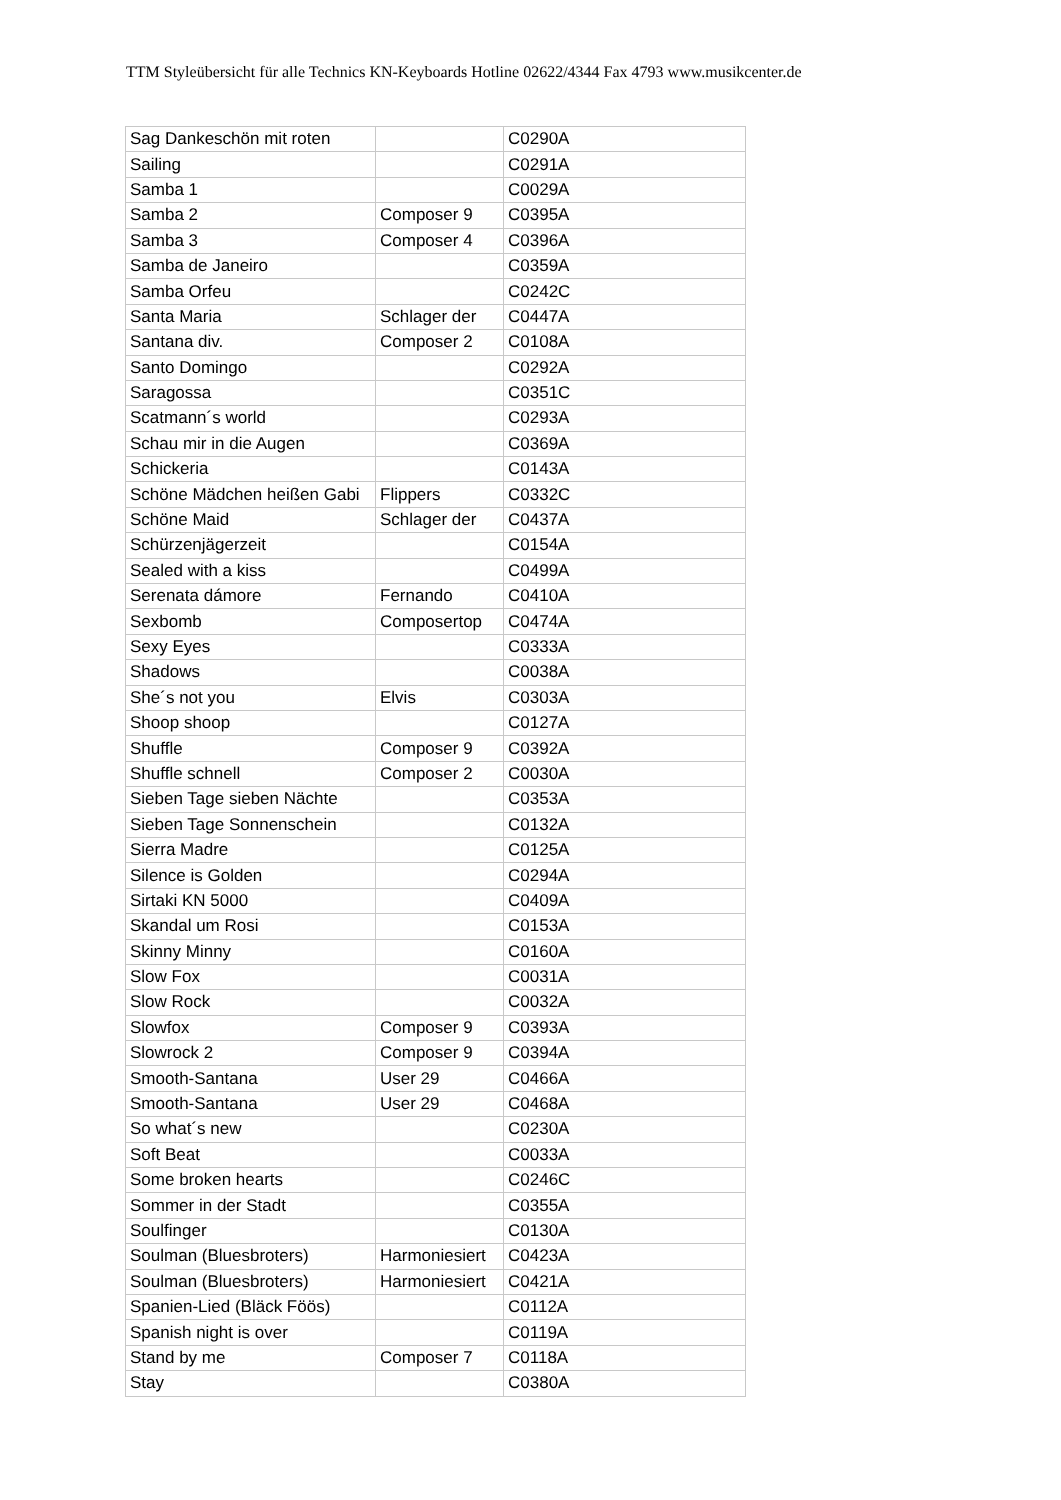TTM Styleübersicht für alle Technics KN-Keyboards Hotline 02622/4344 Fax 4793 www.musikcenter.de
| Sag Dankeschön mit roten | | C0290A |
| Sailing | | C0291A |
| Samba 1 | | C0029A |
| Samba 2 | Composer 9 | C0395A |
| Samba 3 | Composer 4 | C0396A |
| Samba de Janeiro | | C0359A |
| Samba Orfeu | | C0242C |
| Santa Maria | Schlager der | C0447A |
| Santana div. | Composer 2 | C0108A |
| Santo Domingo | | C0292A |
| Saragossa | | C0351C |
| Scatmann´s world | | C0293A |
| Schau mir in die Augen | | C0369A |
| Schickeria | | C0143A |
| Schöne Mädchen heißen Gabi | Flippers | C0332C |
| Schöne Maid | Schlager der | C0437A |
| Schürzenjägerzeit | | C0154A |
| Sealed with a kiss | | C0499A |
| Serenata dámore | Fernando | C0410A |
| Sexbomb | Composertop | C0474A |
| Sexy Eyes | | C0333A |
| Shadows | | C0038A |
| She´s not you | Elvis | C0303A |
| Shoop shoop | | C0127A |
| Shuffle | Composer 9 | C0392A |
| Shuffle schnell | Composer 2 | C0030A |
| Sieben Tage sieben Nächte | | C0353A |
| Sieben Tage Sonnenschein | | C0132A |
| Sierra Madre | | C0125A |
| Silence is Golden | | C0294A |
| Sirtaki KN 5000 | | C0409A |
| Skandal um Rosi | | C0153A |
| Skinny Minny | | C0160A |
| Slow Fox | | C0031A |
| Slow Rock | | C0032A |
| Slowfox | Composer 9 | C0393A |
| Slowrock 2 | Composer 9 | C0394A |
| Smooth-Santana | User 29 | C0466A |
| Smooth-Santana | User 29 | C0468A |
| So what´s new | | C0230A |
| Soft Beat | | C0033A |
| Some broken hearts | | C0246C |
| Sommer in der Stadt | | C0355A |
| Soulfinger | | C0130A |
| Soulman (Bluesbroters) | Harmoniesiert | C0423A |
| Soulman (Bluesbroters) | Harmoniesiert | C0421A |
| Spanien-Lied (Bläck Föös) | | C0112A |
| Spanish night is over | | C0119A |
| Stand by me | Composer 7 | C0118A |
| Stay | | C0380A |